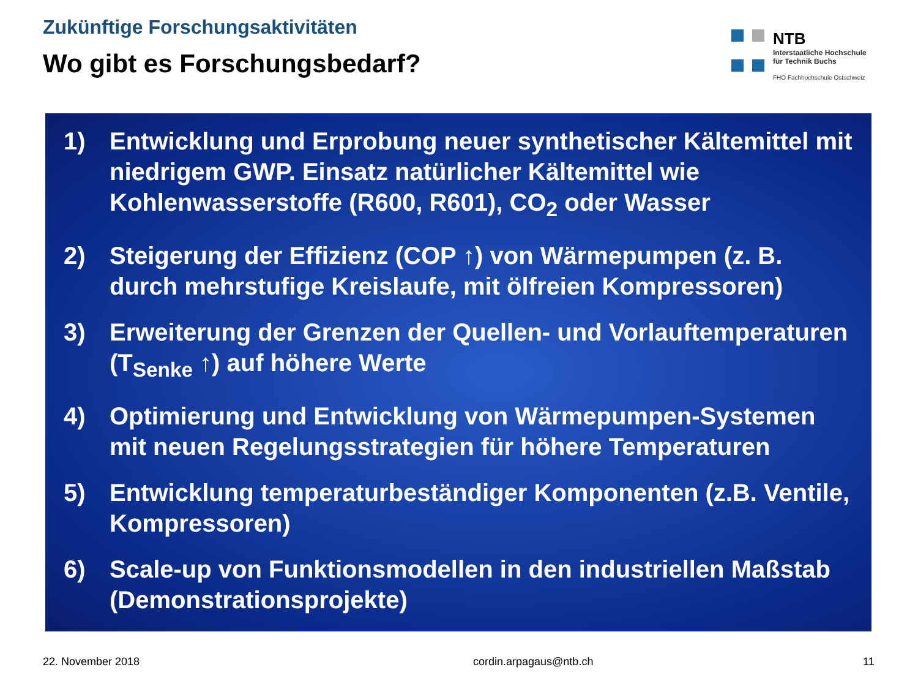Zukünftige Forschungsaktivitäten
Wo gibt es Forschungsbedarf?
NTB
Interstaatliche Hochschule
für Technik Buchs
FHO Fachhochschule Ostschweiz
1) Entwicklung und Erprobung neuer synthetischer Kältemittel mit niedrigem GWP. Einsatz natürlicher Kältemittel wie Kohlenwasserstoffe (R600, R601), CO<sub>2</sub> oder Wasser
2) Steigerung der Effizienz (COP ↑) von Wärmepumpen (z. B. durch mehrstufige Kreislaufe, mit ölfreien Kompressoren)
3) Erweiterung der Grenzen der Quellen- und Vorlauftemperaturen (T<sub>Senke</sub> ↑) auf höhere Werte
4) Optimierung und Entwicklung von Wärmepumpen-Systemen mit neuen Regelungsstrategien für höhere Temperaturen
5) Entwicklung temperaturbeständiger Komponenten (z.B. Ventile, Kompressoren)
6) Scale-up von Funktionsmodellen in den industriellen Maßstab (Demonstrationsprojekte)
22. November 2018 cordin.arpagaus@ntb.ch 11